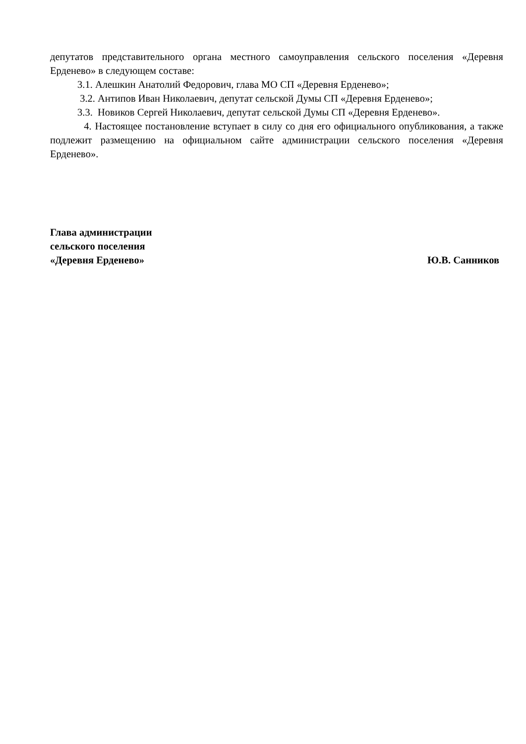депутатов представительного органа местного самоуправления сельского поселения «Деревня Ерденево» в следующем составе:
3.1. Алешкин Анатолий Федорович, глава МО СП «Деревня Ерденево»;
3.2. Антипов Иван Николаевич, депутат сельской Думы СП «Деревня Ерденево»;
3.3. Новиков Сергей Николаевич, депутат сельской Думы СП «Деревня Ерденево».
4. Настоящее постановление вступает в силу со дня его официального опубликования, а также подлежит размещению на официальном сайте администрации сельского поселения «Деревня Ерденево».
Глава администрации
сельского поселения
«Деревня Ерденево» Ю.В. Санников